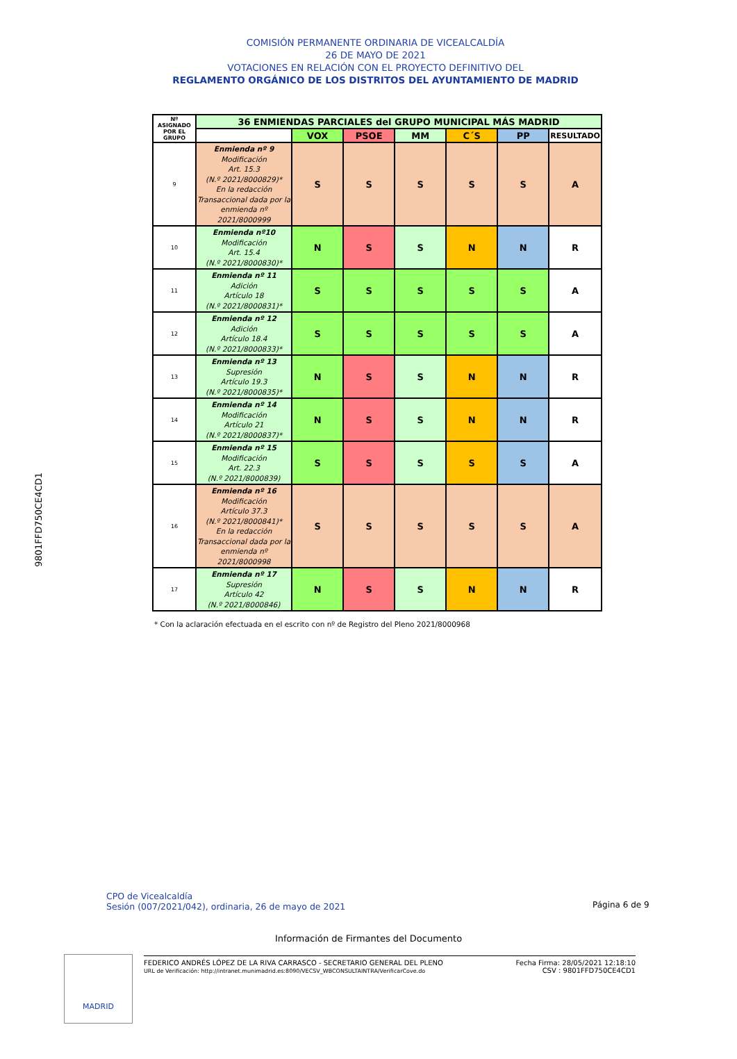COMISIÓN PERMANENTE ORDINARIA DE VICEALCALDÍA
26 DE MAYO DE 2021
VOTACIONES EN RELACIÓN CON EL PROYECTO DEFINITIVO DEL
REGLAMENTO ORGÁNICO DE LOS DISTRITOS DEL AYUNTAMIENTO DE MADRID
| Nº ASIGNADO POR EL GRUPO | 36 ENMIENDAS PARCIALES del GRUPO MUNICIPAL MÁS MADRID | | | | | | |
| --- | --- | --- | --- | --- | --- | --- | --- |
| | | VOX | PSOE | MM | C´S | PP | RESULTADO |
| 9 | Enmienda nº 9 Modificación Art. 15.3 (N.º 2021/8000829)* En la redacción Transaccional dada por la enmienda nº 2021/8000999 | S | S | S | S | S | A |
| 10 | Enmienda nº10 Modificación Art. 15.4 (N.º 2021/8000830)* | N | S | S | N | N | R |
| 11 | Enmienda nº 11 Adición Artículo 18 (N.º 2021/8000831)* | S | S | S | S | S | A |
| 12 | Enmienda nº 12 Adición Artículo 18.4 (N.º 2021/8000833)* | S | S | S | S | S | A |
| 13 | Enmienda nº 13 Supresión Artículo 19.3 (N.º 2021/8000835)* | N | S | S | N | N | R |
| 14 | Enmienda nº 14 Modificación Artículo 21 (N.º 2021/8000837)* | N | S | S | N | N | R |
| 15 | Enmienda nº 15 Modificación Art. 22.3 (N.º 2021/8000839) | S | S | S | S | S | A |
| 16 | Enmienda nº 16 Modificación Artículo 37.3 (N.º 2021/8000841)* En la redacción Transaccional dada por la enmienda nº 2021/8000998 | S | S | S | S | S | A |
| 17 | Enmienda nº 17 Supresión Artículo 42 (N.º 2021/8000846) | N | S | S | N | N | R |
* Con la aclaración efectuada en el escrito con nº de Registro del Pleno 2021/8000968
9801FFD750CE4CD1
CPO de Vicealcaldía
Sesión (007/2021/042), ordinaria, 26 de mayo de 2021
Página 6 de 9
Información de Firmantes del Documento
MADRID
FEDERICO ANDRÉS LÓPEZ DE LA RIVA CARRASCO - SECRETARIO GENERAL DEL PLENO
URL de Verificación: http://intranet.munimadrid.es:8090/VECSV_WBCONSULTAINTRA/VerificarCove.do
Fecha Firma: 28/05/2021 12:18:10
CSV : 9801FFD750CE4CD1